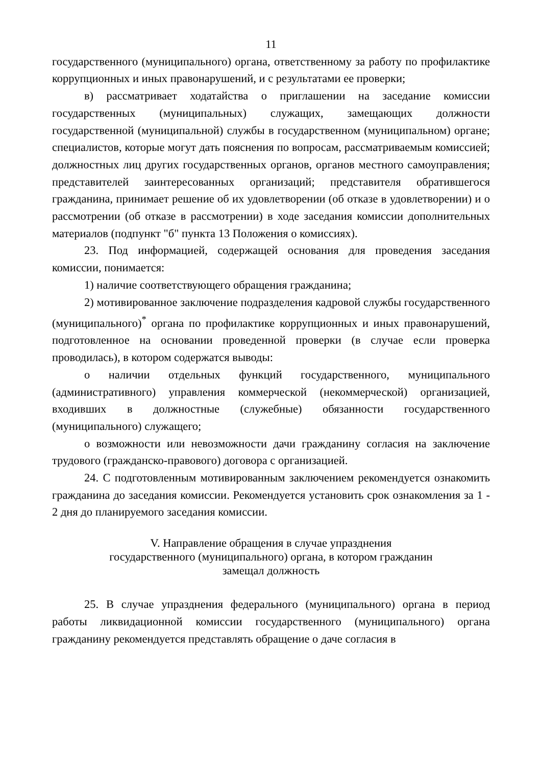11
государственного (муниципального) органа, ответственному за работу по профилактике коррупционных и иных правонарушений, и с результатами ее проверки;
в) рассматривает ходатайства о приглашении на заседание комиссии государственных (муниципальных) служащих, замещающих должности государственной (муниципальной) службы в государственном (муниципальном) органе; специалистов, которые могут дать пояснения по вопросам, рассматриваемым комиссией; должностных лиц других государственных органов, органов местного самоуправления; представителей заинтересованных организаций; представителя обратившегося гражданина, принимает решение об их удовлетворении (об отказе в удовлетворении) и о рассмотрении (об отказе в рассмотрении) в ходе заседания комиссии дополнительных материалов (подпункт "б" пункта 13 Положения о комиссиях).
23. Под информацией, содержащей основания для проведения заседания комиссии, понимается:
1) наличие соответствующего обращения гражданина;
2) мотивированное заключение подразделения кадровой службы государственного (муниципального)<sup>*</sup> органа по профилактике коррупционных и иных правонарушений, подготовленное на основании проведенной проверки (в случае если проверка проводилась), в котором содержатся выводы:
о наличии отдельных функций государственного, муниципального (административного) управления коммерческой (некоммерческой) организацией, входивших в должностные (служебные) обязанности государственного (муниципального) служащего;
о возможности или невозможности дачи гражданину согласия на заключение трудового (гражданско-правового) договора с организацией.
24. С подготовленным мотивированным заключением рекомендуется ознакомить гражданина до заседания комиссии. Рекомендуется установить срок ознакомления за 1 - 2 дня до планируемого заседания комиссии.
V. Направление обращения в случае упразднения
государственного (муниципального) органа, в котором гражданин
замещал должность
25. В случае упразднения федерального (муниципального) органа в период работы ликвидационной комиссии государственного (муниципального) органа гражданину рекомендуется представлять обращение о даче согласия в